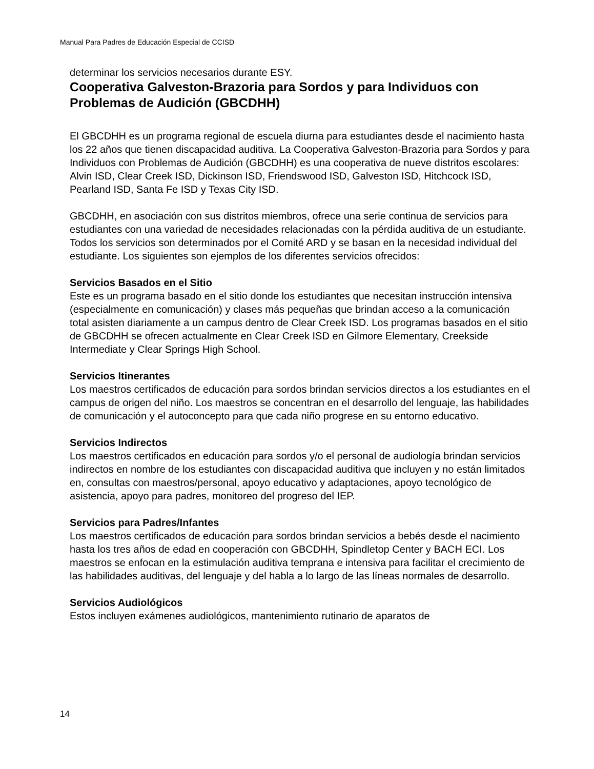Manual Para Padres de Educación Especial de CCISD
determinar los servicios necesarios durante ESY.
Cooperativa Galveston-Brazoria para Sordos y para Individuos con Problemas de Audición (GBCDHH)
El GBCDHH es un programa regional de escuela diurna para estudiantes desde el nacimiento hasta los 22 años que tienen discapacidad auditiva. La Cooperativa Galveston-Brazoria para Sordos y para Individuos con Problemas de Audición (GBCDHH) es una cooperativa de nueve distritos escolares: Alvin ISD, Clear Creek ISD, Dickinson ISD, Friendswood ISD, Galveston ISD, Hitchcock ISD, Pearland ISD, Santa Fe ISD y Texas City ISD.
GBCDHH, en asociación con sus distritos miembros, ofrece una serie continua de servicios para estudiantes con una variedad de necesidades relacionadas con la pérdida auditiva de un estudiante. Todos los servicios son determinados por el Comité ARD y se basan en la necesidad individual del estudiante. Los siguientes son ejemplos de los diferentes servicios ofrecidos:
Servicios Basados en el Sitio
Este es un programa basado en el sitio donde los estudiantes que necesitan instrucción intensiva (especialmente en comunicación) y clases más pequeñas que brindan acceso a la comunicación total asisten diariamente a un campus dentro de Clear Creek ISD. Los programas basados en el sitio de GBCDHH se ofrecen actualmente en Clear Creek ISD en Gilmore Elementary, Creekside Intermediate y Clear Springs High School.
Servicios Itinerantes
Los maestros certificados de educación para sordos brindan servicios directos a los estudiantes en el campus de origen del niño. Los maestros se concentran en el desarrollo del lenguaje, las habilidades de comunicación y el autoconcepto para que cada niño progrese en su entorno educativo.
Servicios Indirectos
Los maestros certificados en educación para sordos y/o el personal de audiología brindan servicios indirectos en nombre de los estudiantes con discapacidad auditiva que incluyen y no están limitados en, consultas con maestros/personal, apoyo educativo y adaptaciones, apoyo tecnológico de asistencia, apoyo para padres, monitoreo del progreso del IEP.
Servicios para Padres/Infantes
Los maestros certificados de educación para sordos brindan servicios a bebés desde el nacimiento hasta los tres años de edad en cooperación con GBCDHH, Spindletop Center y BACH ECI. Los maestros se enfocan en la estimulación auditiva temprana e intensiva para facilitar el crecimiento de las habilidades auditivas, del lenguaje y del habla a lo largo de las líneas normales de desarrollo.
Servicios Audiológicos
Estos incluyen exámenes audiológicos, mantenimiento rutinario de aparatos de
14